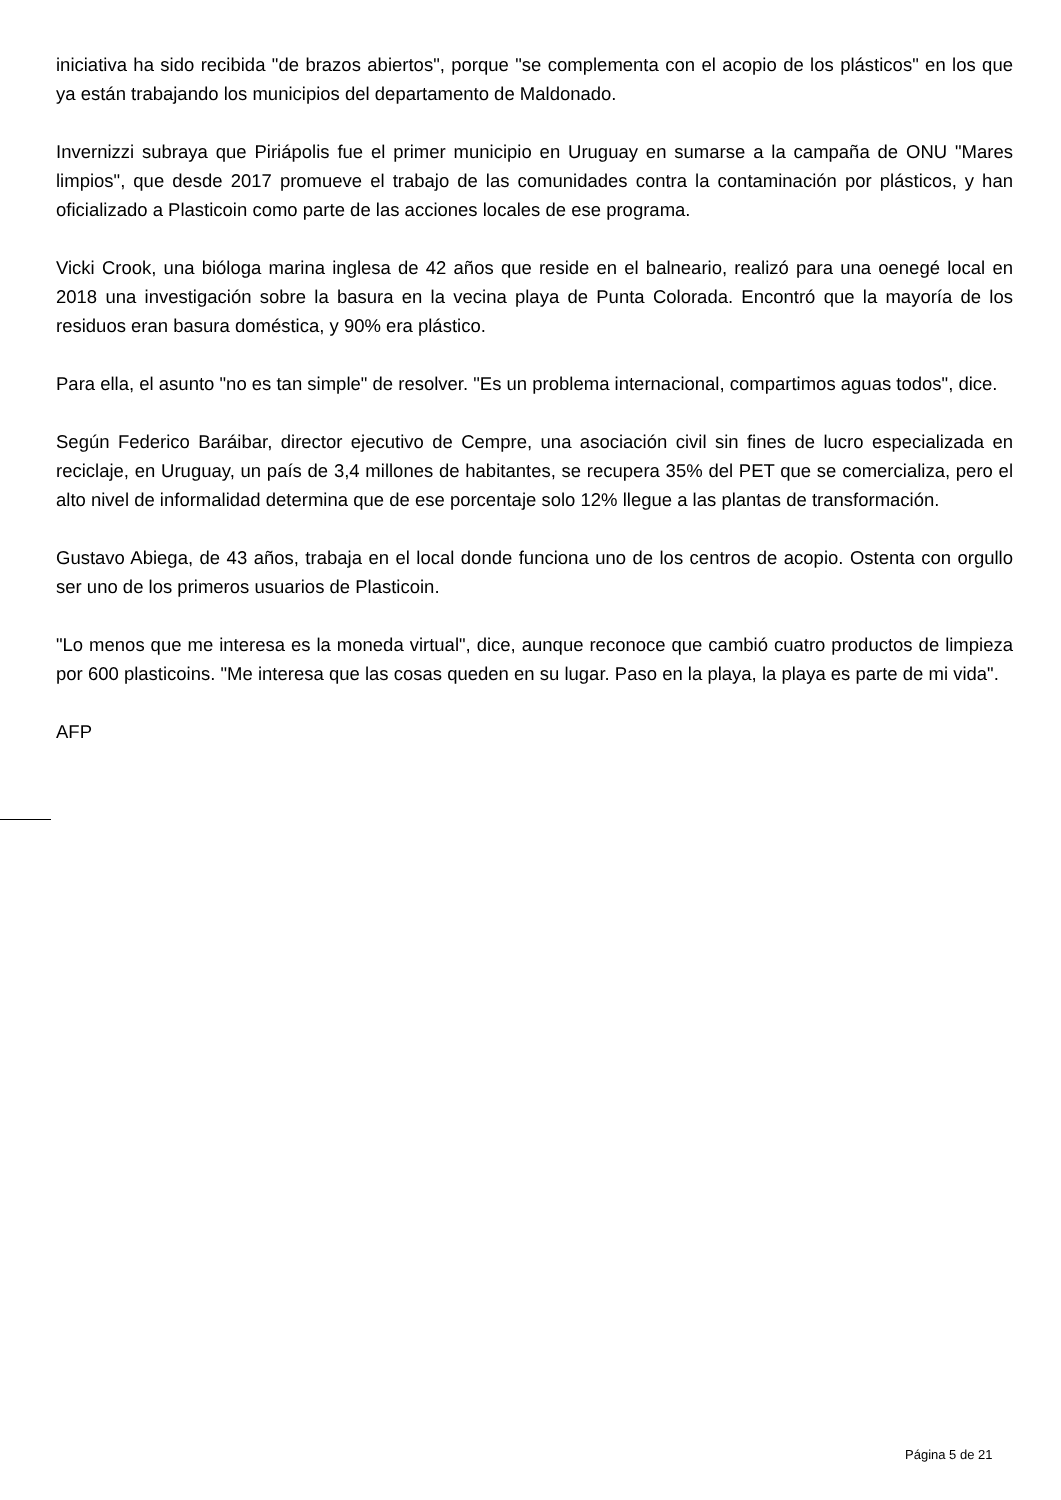iniciativa ha sido recibida "de brazos abiertos", porque "se complementa con el acopio de los plásticos" en los que ya están trabajando los municipios del departamento de Maldonado.
Invernizzi subraya que Piriápolis fue el primer municipio en Uruguay en sumarse a la campaña de ONU "Mares limpios", que desde 2017 promueve el trabajo de las comunidades contra la contaminación por plásticos, y han oficializado a Plasticoin como parte de las acciones locales de ese programa.
Vicki Crook, una bióloga marina inglesa de 42 años que reside en el balneario, realizó para una oenegé local en 2018 una investigación sobre la basura en la vecina playa de Punta Colorada. Encontró que la mayoría de los residuos eran basura doméstica, y 90% era plástico.
Para ella, el asunto "no es tan simple" de resolver. "Es un problema internacional, compartimos aguas todos", dice.
Según Federico Baráibar, director ejecutivo de Cempre, una asociación civil sin fines de lucro especializada en reciclaje, en Uruguay, un país de 3,4 millones de habitantes, se recupera 35% del PET que se comercializa, pero el alto nivel de informalidad determina que de ese porcentaje solo 12% llegue a las plantas de transformación.
Gustavo Abiega, de 43 años, trabaja en el local donde funciona uno de los centros de acopio. Ostenta con orgullo ser uno de los primeros usuarios de Plasticoin.
"Lo menos que me interesa es la moneda virtual", dice, aunque reconoce que cambió cuatro productos de limpieza por 600 plasticoins. "Me interesa que las cosas queden en su lugar. Paso en la playa, la playa es parte de mi vida".
AFP
Página 5 de 21